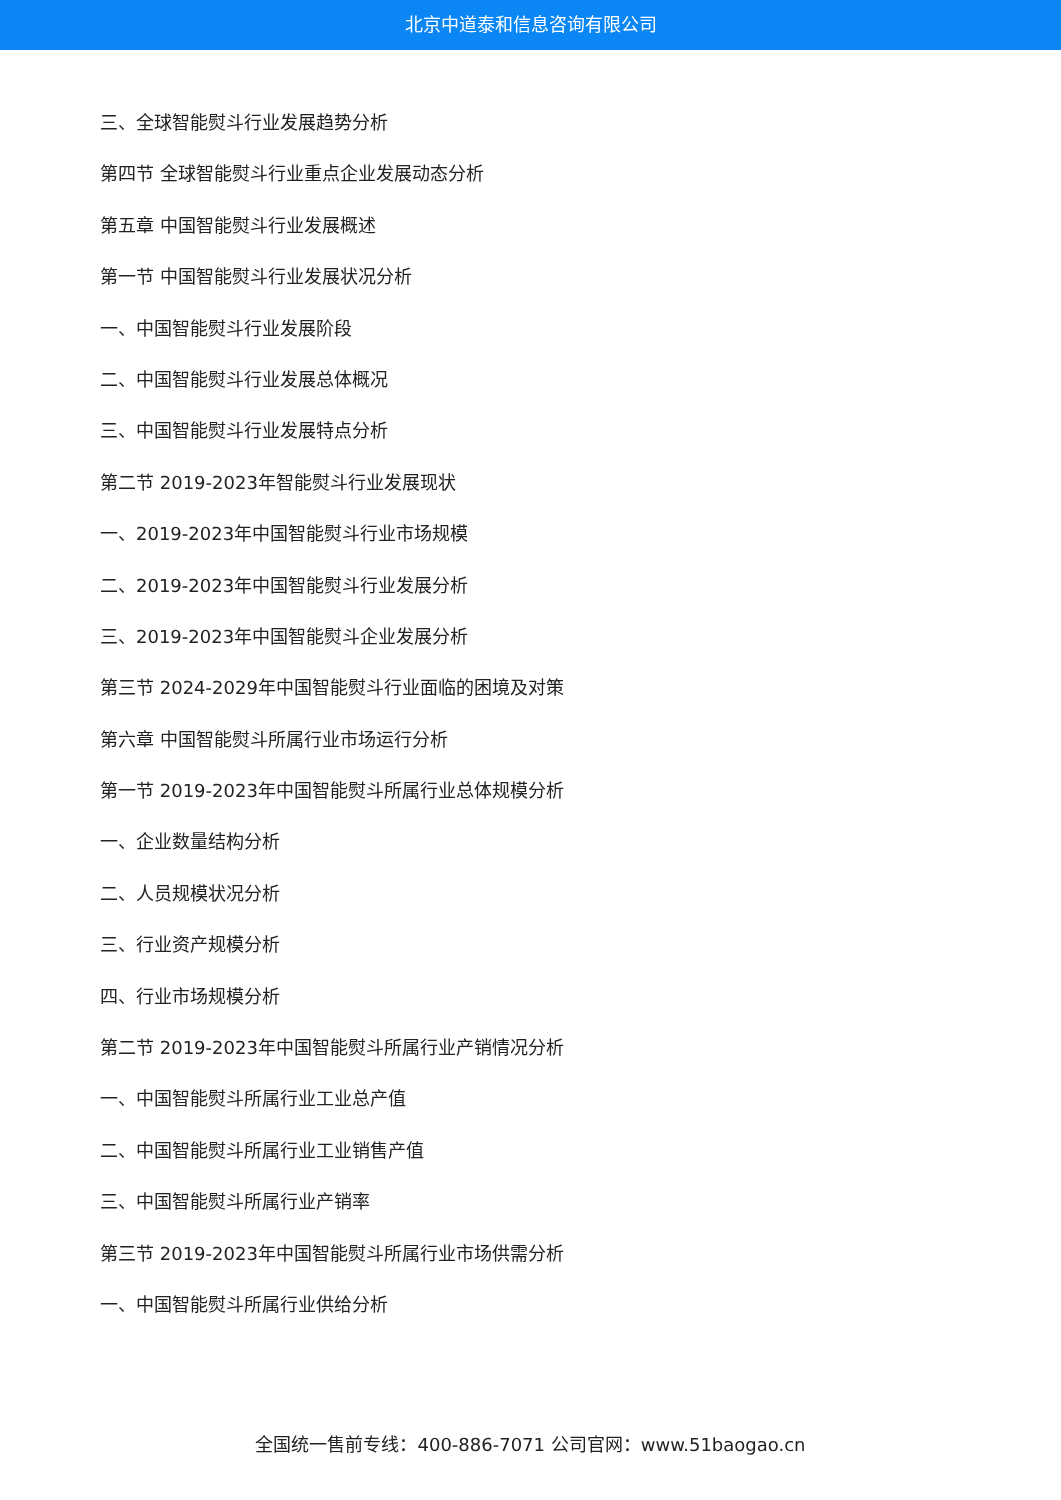北京中道泰和信息咨询有限公司
三、全球智能熨斗行业发展趋势分析
第四节 全球智能熨斗行业重点企业发展动态分析
第五章 中国智能熨斗行业发展概述
第一节 中国智能熨斗行业发展状况分析
一、中国智能熨斗行业发展阶段
二、中国智能熨斗行业发展总体概况
三、中国智能熨斗行业发展特点分析
第二节 2019-2023年智能熨斗行业发展现状
一、2019-2023年中国智能熨斗行业市场规模
二、2019-2023年中国智能熨斗行业发展分析
三、2019-2023年中国智能熨斗企业发展分析
第三节 2024-2029年中国智能熨斗行业面临的困境及对策
第六章 中国智能熨斗所属行业市场运行分析
第一节 2019-2023年中国智能熨斗所属行业总体规模分析
一、企业数量结构分析
二、人员规模状况分析
三、行业资产规模分析
四、行业市场规模分析
第二节 2019-2023年中国智能熨斗所属行业产销情况分析
一、中国智能熨斗所属行业工业总产值
二、中国智能熨斗所属行业工业销售产值
三、中国智能熨斗所属行业产销率
第三节 2019-2023年中国智能熨斗所属行业市场供需分析
一、中国智能熨斗所属行业供给分析
全国统一售前专线：400-886-7071 公司官网：www.51baogao.cn